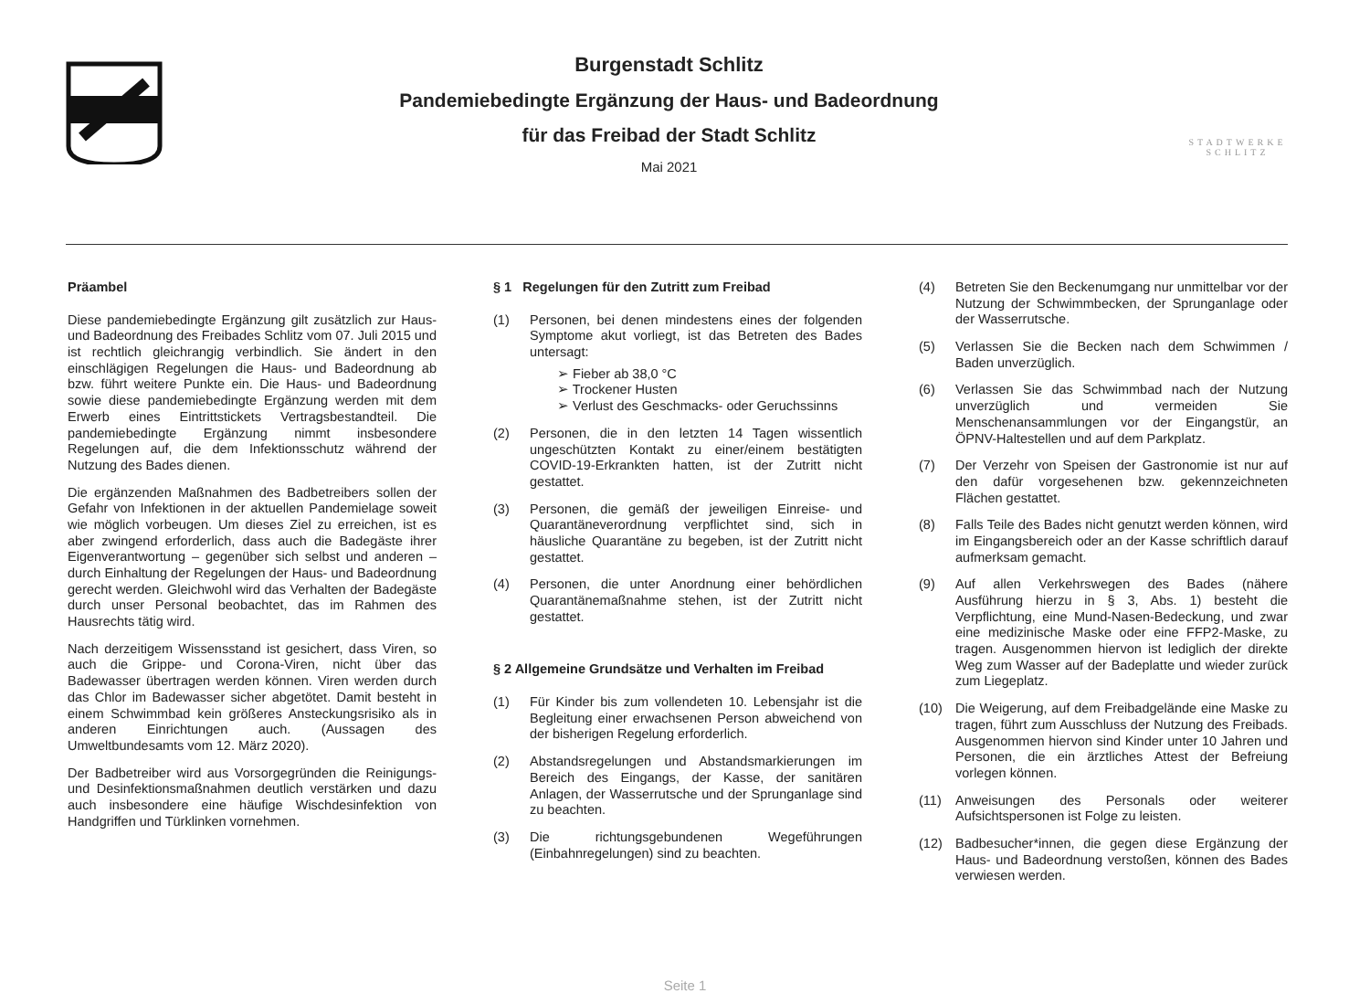Burgenstadt Schlitz
Pandemiebedingte Ergänzung der Haus- und Badeordnung
für das Freibad der Stadt Schlitz
Mai 2021
STADTWERKE
SCHLITZ
Präambel
Diese pandemiebedingte Ergänzung gilt zusätzlich zur Haus- und Badeordnung des Freibades Schlitz vom 07. Juli 2015 und ist rechtlich gleichrangig verbindlich. Sie ändert in den einschlägigen Regelungen die Haus- und Badeordnung ab bzw. führt weitere Punkte ein. Die Haus- und Badeordnung sowie diese pandemiebedingte Ergänzung werden mit dem Erwerb eines Eintrittstickets Vertragsbestandteil. Die pandemiebedingte Ergänzung nimmt insbesondere Regelungen auf, die dem Infektionsschutz während der Nutzung des Bades dienen.
Die ergänzenden Maßnahmen des Badbetreibers sollen der Gefahr von Infektionen in der aktuellen Pandemielage soweit wie möglich vorbeugen. Um dieses Ziel zu erreichen, ist es aber zwingend erforderlich, dass auch die Badegäste ihrer Eigenverantwortung – gegenüber sich selbst und anderen – durch Einhaltung der Regelungen der Haus- und Badeordnung gerecht werden. Gleichwohl wird das Verhalten der Badegäste durch unser Personal beobachtet, das im Rahmen des Hausrechts tätig wird.
Nach derzeitigem Wissensstand ist gesichert, dass Viren, so auch die Grippe- und Corona-Viren, nicht über das Badewasser übertragen werden können. Viren werden durch das Chlor im Badewasser sicher abgetötet. Damit besteht in einem Schwimmbad kein größeres Ansteckungsrisiko als in anderen Einrichtungen auch. (Aussagen des Umweltbundesamts vom 12. März 2020).
Der Badbetreiber wird aus Vorsorgegründen die Reinigungs- und Desinfektionsmaßnahmen deutlich verstärken und dazu auch insbesondere eine häufige Wischdesinfektion von Handgriffen und Türklinken vornehmen.
§ 1 Regelungen für den Zutritt zum Freibad
(1) Personen, bei denen mindestens eines der folgenden Symptome akut vorliegt, ist das Betreten des Bades untersagt:
➢ Fieber ab 38,0 °C
➢ Trockener Husten
➢ Verlust des Geschmacks- oder Geruchssinns
(2) Personen, die in den letzten 14 Tagen wissentlich ungeschützten Kontakt zu einer/einem bestätigten COVID-19-Erkrankten hatten, ist der Zutritt nicht gestattet.
(3) Personen, die gemäß der jeweiligen Einreise- und Quarantäneverordnung verpflichtet sind, sich in häusliche Quarantäne zu begeben, ist der Zutritt nicht gestattet.
(4) Personen, die unter Anordnung einer behördlichen Quarantänemaßnahme stehen, ist der Zutritt nicht gestattet.
§ 2 Allgemeine Grundsätze und Verhalten im Freibad
(1) Für Kinder bis zum vollendeten 10. Lebensjahr ist die Begleitung einer erwachsenen Person abweichend von der bisherigen Regelung erforderlich.
(2) Abstandsregelungen und Abstandsmarkierungen im Bereich des Eingangs, der Kasse, der sanitären Anlagen, der Wasserrutsche und der Sprunganlage sind zu beachten.
(3) Die richtungsgebundenen Wegeführungen (Einbahnregelungen) sind zu beachten.
(4) Betreten Sie den Beckenumgang nur unmittelbar vor der Nutzung der Schwimmbecken, der Sprunganlage oder der Wasserrutsche.
(5) Verlassen Sie die Becken nach dem Schwimmen / Baden unverzüglich.
(6) Verlassen Sie das Schwimmbad nach der Nutzung unverzüglich und vermeiden Sie Menschenansammlungen vor der Eingangstür, an ÖPNV-Haltestellen und auf dem Parkplatz.
(7) Der Verzehr von Speisen der Gastronomie ist nur auf den dafür vorgesehenen bzw. gekennzeichneten Flächen gestattet.
(8) Falls Teile des Bades nicht genutzt werden können, wird im Eingangsbereich oder an der Kasse schriftlich darauf aufmerksam gemacht.
(9) Auf allen Verkehrswegen des Bades (nähere Ausführung hierzu in § 3, Abs. 1) besteht die Verpflichtung, eine Mund-Nasen-Bedeckung, und zwar eine medizinische Maske oder eine FFP2-Maske, zu tragen. Ausgenommen hiervon ist lediglich der direkte Weg zum Wasser auf der Badeplatte und wieder zurück zum Liegeplatz.
(10) Die Weigerung, auf dem Freibadgelände eine Maske zu tragen, führt zum Ausschluss der Nutzung des Freibads. Ausgenommen hiervon sind Kinder unter 10 Jahren und Personen, die ein ärztliches Attest der Befreiung vorlegen können.
(11) Anweisungen des Personals oder weiterer Aufsichtspersonen ist Folge zu leisten.
(12) Badbesucher*innen, die gegen diese Ergänzung der Haus- und Badeordnung verstoßen, können des Bades verwiesen werden.
Seite 1